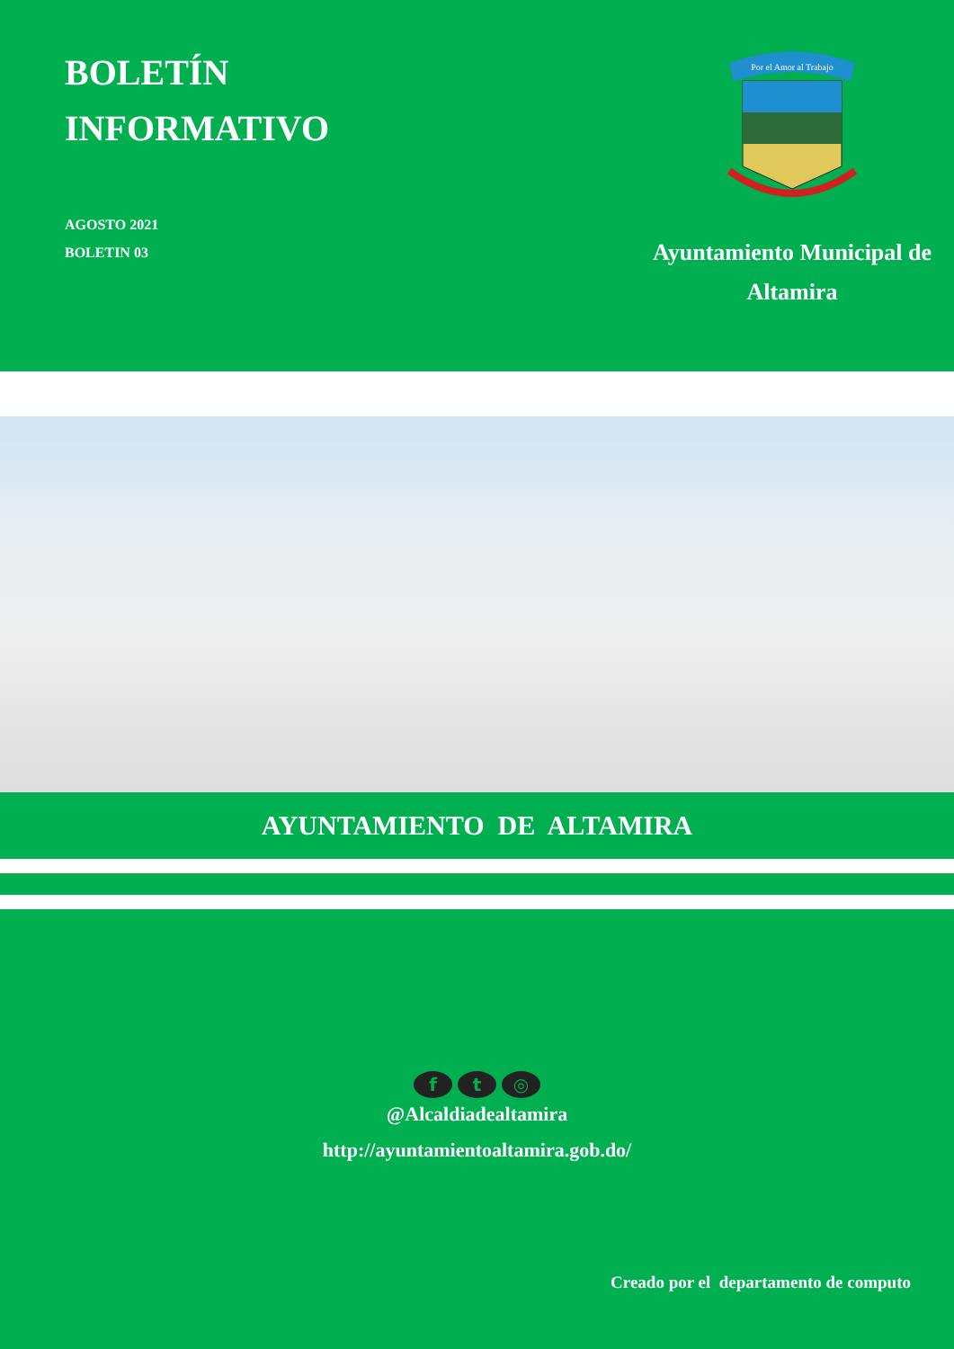BOLETÍN
INFORMATIVO
AGOSTO 2021
BOLETIN 03
Por el Amor al Trabajo
Ayuntamiento Municipal de
Altamira
AYUNTAMIENTO DE ALTAMIRA
f t ◎
@Alcaldiadealtamira
http://ayuntamientoaltamira.gob.do/
Creado por el departamento de computo